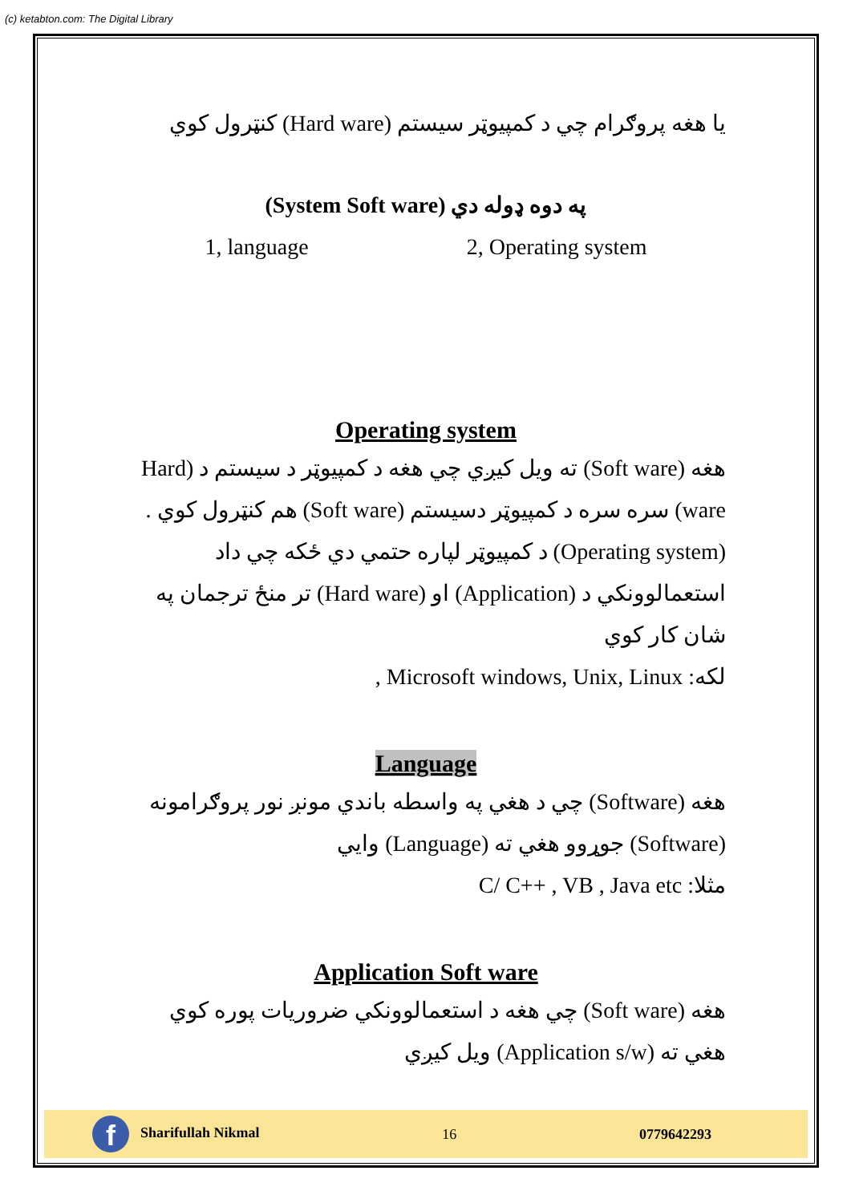(c) ketabton.com: The Digital Library
يا هغه پروګرام چي د کمپيوټر سيستم (Hard ware) کنټرول کوي
(System Soft ware) په دوه ډوله دي
1, language 2, Operating system
Operating system
هغه (Soft ware) ته ويل کيږي چي هغه د کمپيوټر د سيستم د (Hard ware) سره سره د کمپيوټر دسيستم (Soft ware) هم کنټرول کوي . (Operating system) د کمپيوټر لپاره حتمي دي ځکه چي داد استعمالوونکي د (Application) او (Hard ware) تر منځ ترجمان په شان کار کوي
لکه: Microsoft windows, Unix, Linux ,
Language
هغه (Software) چي د هغي په واسطه باندي مونږ نور پروګرامونه (Software) جوړوو هغي ته (Language) وايي
مثلا: C/ C++ , VB , Java etc
Application Soft ware
هغه (Soft ware) چي هغه د استعمالوونکي ضروريات پوره کوي هغي ته (Application s/w) ويل کيږي
f Sharifullah Nikmal 16 0779642293